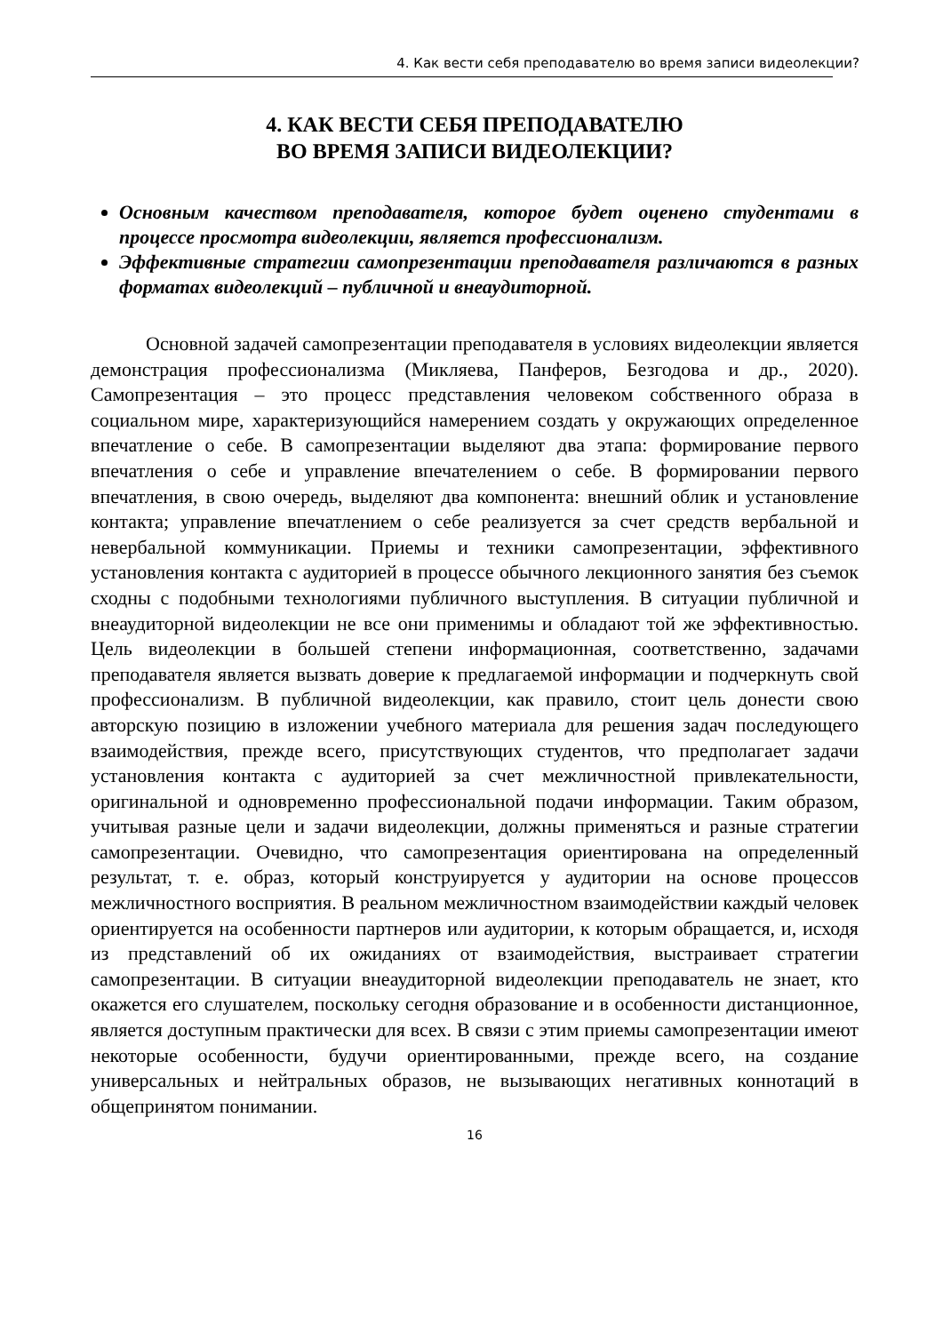4. Как вести себя преподавателю во время записи видеолекции?
4. КАК ВЕСТИ СЕБЯ ПРЕПОДАВАТЕЛЮ
ВО ВРЕМЯ ЗАПИСИ ВИДЕОЛЕКЦИИ?
Основным качеством преподавателя, которое будет оценено студентами в процессе просмотра видеолекции, является профессионализм.
Эффективные стратегии самопрезентации преподавателя различаются в разных форматах видеолекций – публичной и внеаудиторной.
Основной задачей самопрезентации преподавателя в условиях видеолекции является демонстрация профессионализма (Микляева, Панферов, Безгодова и др., 2020). Самопрезентация – это процесс представления человеком собственного образа в социальном мире, характеризующийся намерением создать у окружающих определенное впечатление о себе. В самопрезентации выделяют два этапа: формирование первого впечатления о себе и управление впечателением о себе. В формировании первого впечатления, в свою очередь, выделяют два компонента: внешний облик и установление контакта; управление впечатлением о себе реализуется за счет средств вербальной и невербальной коммуникации. Приемы и техники самопрезентации, эффективного установления контакта с аудиторией в процессе обычного лекционного занятия без съемок сходны с подобными технологиями публичного выступления. В ситуации публичной и внеаудиторной видеолекции не все они применимы и обладают той же эффективностью. Цель видеолекции в большей степени информационная, соответственно, задачами преподавателя является вызвать доверие к предлагаемой информации и подчеркнуть свой профессионализм. В публичной видеолекции, как правило, стоит цель донести свою авторскую позицию в изложении учебного материала для решения задач последующего взаимодействия, прежде всего, присутствующих студентов, что предполагает задачи установления контакта с аудиторией за счет межличностной привлекательности, оригинальной и одновременно профессиональной подачи информации. Таким образом, учитывая разные цели и задачи видеолекции, должны применяться и разные стратегии самопрезентации. Очевидно, что самопрезентация ориентирована на определенный результат, т. е. образ, который конструируется у аудитории на основе процессов межличностного восприятия. В реальном межличностном взаимодействии каждый человек ориентируется на особенности партнеров или аудитории, к которым обращается, и, исходя из представлений об их ожиданиях от взаимодействия, выстраивает стратегии самопрезентации. В ситуации внеаудиторной видеолекции преподаватель не знает, кто окажется его слушателем, поскольку сегодня образование и в особенности дистанционное, является доступным практически для всех. В связи с этим приемы самопрезентации имеют некоторые особенности, будучи ориентированными, прежде всего, на создание универсальных и нейтральных образов, не вызывающих негативных коннотаций в общепринятом понимании.
16